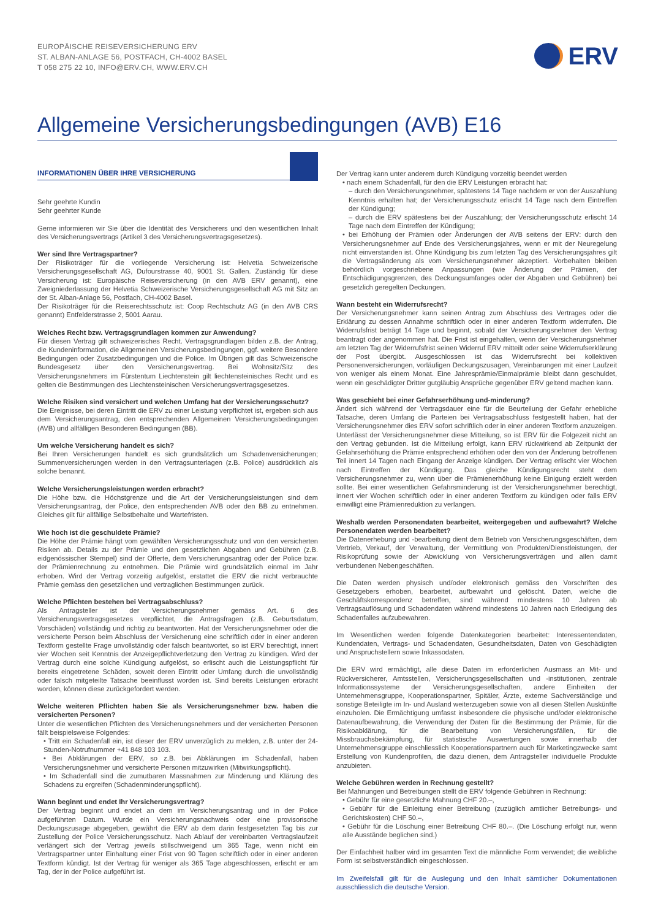EUROPÄISCHE REISEVERSICHERUNG ERV
ST. ALBAN-ANLAGE 56, POSTFACH, CH-4002 BASEL
T 058 275 22 10, INFO@ERV.CH, WWW.ERV.CH
ERV
Allgemeine Versicherungsbedingungen (AVB) E16
INFORMATIONEN ÜBER IHRE VERSICHERUNG
Sehr geehrte Kundin
Sehr geehrter Kunde
Gerne informieren wir Sie über die Identität des Versicherers und den wesentlichen Inhalt des Versicherungsvertrags (Artikel 3 des Versicherungsvertragsgesetzes).
Wer sind Ihre Vertragspartner?
Der Risikoträger für die vorliegende Versicherung ist: Helvetia Schweizerische Versicherungsgesellschaft AG, Dufourstrasse 40, 9001 St. Gallen. Zuständig für diese Versicherung ist: Europäische Reiseversicherung (in den AVB ERV genannt), eine Zweigniederlassung der Helvetia Schweizerische Versicherungsgesellschaft AG mit Sitz an der St. Alban-Anlage 56, Postfach, CH-4002 Basel.
Der Risikoträger für die Reiserechtsschutz ist: Coop Rechtschutz AG (in den AVB CRS genannt) Entfelderstrasse 2, 5001 Aarau.
Welches Recht bzw. Vertragsgrundlagen kommen zur Anwendung?
Für diesen Vertrag gilt schweizerisches Recht. Vertragsgrundlagen bilden z.B. der Antrag, die Kundeninformation, die Allgemeinen Versicherungsbedingungen, ggf. weitere Besondere Bedingungen oder Zusatzbedingungen und die Police. Im Übrigen gilt das Schweizerische Bundesgesetz über den Versicherungsvertrag. Bei Wohnsitz/Sitz des Versicherungsnehmers im Fürstentum Liechtenstein gilt liechtensteinisches Recht und es gelten die Bestimmungen des Liechtensteinischen Versicherungsvertragsgesetzes.
Welche Risiken sind versichert und welchen Umfang hat der Versicherungsschutz?
Die Ereignisse, bei deren Eintritt die ERV zu einer Leistung verpflichtet ist, ergeben sich aus dem Versicherungsantrag, den entsprechenden Allgemeinen Versicherungsbedingungen (AVB) und allfälligen Besonderen Bedingungen (BB).
Um welche Versicherung handelt es sich?
Bei Ihren Versicherungen handelt es sich grundsätzlich um Schadenversicherungen; Summenversicherungen werden in den Vertragsunterlagen (z.B. Police) ausdrücklich als solche benannt.
Welche Versicherungsleistungen werden erbracht?
Die Höhe bzw. die Höchstgrenze und die Art der Versicherungsleistungen sind dem Versicherungsantrag, der Police, den entsprechenden AVB oder den BB zu entnehmen. Gleiches gilt für allfällige Selbstbehalte und Wartefristen.
Wie hoch ist die geschuldete Prämie?
Die Höhe der Prämie hängt vom gewählten Versicherungsschutz und von den versicherten Risiken ab. Details zu der Prämie und den gesetzlichen Abgaben und Gebühren (z.B. eidgenössischer Stempel) sind der Offerte, dem Versicherungsantrag oder der Police bzw. der Prämienrechnung zu entnehmen. Die Prämie wird grundsätzlich einmal im Jahr erhoben. Wird der Vertrag vorzeitig aufgelöst, erstattet die ERV die nicht verbrauchte Prämie gemäss den gesetzlichen und vertraglichen Bestimmungen zurück.
Welche Pflichten bestehen bei Vertragsabschluss?
Als Antragsteller ist der Versicherungsnehmer gemäss Art. 6 des Versicherungsvertragsgesetzes verpflichtet, die Antragsfragen (z.B. Geburtsdatum, Vorschäden) vollständig und richtig zu beantworten. Hat der Versicherungsnehmer oder die versicherte Person beim Abschluss der Versicherung eine schriftlich oder in einer anderen Textform gestellte Frage unvollständig oder falsch beantwortet, so ist ERV berechtigt, innert vier Wochen seit Kenntnis der Anzeigepflichtverletzung den Vertrag zu kündigen. Wird der Vertrag durch eine solche Kündigung aufgelöst, so erlischt auch die Leistungspflicht für bereits eingetretene Schäden, soweit deren Eintritt oder Umfang durch die unvollständig oder falsch mitgeteilte Tatsache beeinflusst worden ist. Sind bereits Leistungen erbracht worden, können diese zurückgefordert werden.
Welche weiteren Pflichten haben Sie als Versicherungsnehmer bzw. haben die versicherten Personen?
Unter die wesentlichen Pflichten des Versicherungsnehmers und der versicherten Personen fällt beispielsweise Folgendes:
• Tritt ein Schadenfall ein, ist dieser der ERV unverzüglich zu melden, z.B. unter der 24-Stunden-Notrufnummer +41 848 103 103.
• Bei Abklärungen der ERV, so z.B. bei Abklärungen im Schadenfall, haben Versicherungsnehmer und versicherte Personen mitzuwirken (Mitwirkungspflicht).
• Im Schadenfall sind die zumutbaren Massnahmen zur Minderung und Klärung des Schadens zu ergreifen (Schadenminderungspflicht).
Wann beginnt und endet Ihr Versicherungsvertrag?
Der Vertrag beginnt und endet an dem im Versicherungsantrag und in der Police aufgeführten Datum. Wurde ein Versicherungsnachweis oder eine provisorische Deckungszusage abgegeben, gewährt die ERV ab dem darin festgesetzten Tag bis zur Zustellung der Police Versicherungsschutz. Nach Ablauf der vereinbarten Vertragslaufzeit verlängert sich der Vertrag jeweils stillschweigend um 365 Tage, wenn nicht ein Vertragspartner unter Einhaltung einer Frist von 90 Tagen schriftlich oder in einer anderen Textform kündigt. Ist der Vertrag für weniger als 365 Tage abgeschlossen, erlischt er am Tag, der in der Police aufgeführt ist.
Der Vertrag kann unter anderem durch Kündigung vorzeitig beendet werden
• nach einem Schadenfall, für den die ERV Leistungen erbracht hat:
– durch den Versicherungsnehmer, spätestens 14 Tage nachdem er von der Auszahlung Kenntnis erhalten hat; der Versicherungsschutz erlischt 14 Tage nach dem Eintreffen der Kündigung;
– durch die ERV spätestens bei der Auszahlung; der Versicherungsschutz erlischt 14 Tage nach dem Eintreffen der Kündigung;
• bei Erhöhung der Prämien oder Änderungen der AVB seitens der ERV: durch den Versicherungsnehmer auf Ende des Versicherungsjahres, wenn er mit der Neuregelung nicht einverstanden ist. Ohne Kündigung bis zum letzten Tag des Versicherungsjahres gilt die Vertragsänderung als vom Versicherungsnehmer akzeptiert. Vorbehalten bleiben behördlich vorgeschriebene Anpassungen (wie Änderung der Prämien, der Entschädigungsgrenzen, des Deckungsumfanges oder der Abgaben und Gebühren) bei gesetzlich geregelten Deckungen.
Wann besteht ein Widerrufsrecht?
Der Versicherungsnehmer kann seinen Antrag zum Abschluss des Vertrages oder die Erklärung zu dessen Annahme schriftlich oder in einer anderen Textform widerrufen. Die Widerrufsfrist beträgt 14 Tage und beginnt, sobald der Versicherungsnehmer den Vertrag beantragt oder angenommen hat. Die Frist ist eingehalten, wenn der Versicherungsnehmer am letzten Tag der Widerrufsfrist seinen Widerruf ERV mitteilt oder seine Widerrufserklärung der Post übergibt. Ausgeschlossen ist das Widerrufsrecht bei kollektiven Personenversicherungen, vorläufigen Deckungszusagen, Vereinbarungen mit einer Laufzeit von weniger als einem Monat. Eine Jahresprämie/Einmalprämie bleibt dann geschuldet, wenn ein geschädigter Dritter gutgläubig Ansprüche gegenüber ERV geltend machen kann.
Was geschieht bei einer Gefahrserhöhung und-minderung?
Ändert sich während der Vertragsdauer eine für die Beurteilung der Gefahr erhebliche Tatsache, deren Umfang die Parteien bei Vertragsabschluss festgestellt haben, hat der Versicherungsnehmer dies ERV sofort schriftlich oder in einer anderen Textform anzuzeigen. Unterlässt der Versicherungsnehmer diese Mitteilung, so ist ERV für die Folgezeit nicht an den Vertrag gebunden. Ist die Mitteilung erfolgt, kann ERV rückwirkend ab Zeitpunkt der Gefahrserhöhung die Prämie entsprechend erhöhen oder den von der Änderung betroffenen Teil innert 14 Tagen nach Eingang der Anzeige kündigen. Der Vertrag erlischt vier Wochen nach Eintreffen der Kündigung. Das gleiche Kündigungsrecht steht dem Versicherungsnehmer zu, wenn über die Prämienerhöhung keine Einigung erzielt werden sollte. Bei einer wesentlichen Gefahrsminderung ist der Versicherungsnehmer berechtigt, innert vier Wochen schriftlich oder in einer anderen Textform zu kündigen oder falls ERV einwilligt eine Prämienreduktion zu verlangen.
Weshalb werden Personendaten bearbeitet, weitergegeben und aufbewahrt? Welche Personendaten werden bearbeitet?
Die Datenerhebung und -bearbeitung dient dem Betrieb von Versicherungsgeschäften, dem Vertrieb, Verkauf, der Verwaltung, der Vermittlung von Produkten/Dienstleistungen, der Risikoprüfung sowie der Abwicklung von Versicherungsverträgen und allen damit verbundenen Nebengeschäften.
Die Daten werden physisch und/oder elektronisch gemäss den Vorschriften des Gesetzgebers erhoben, bearbeitet, aufbewahrt und gelöscht. Daten, welche die Geschäftskorrespondenz betreffen, sind während mindestens 10 Jahren ab Vertragsauflösung und Schadendaten während mindestens 10 Jahren nach Erledigung des Schadenfalles aufzubewahren.
Im Wesentlichen werden folgende Datenkategorien bearbeitet: Interessentendaten, Kundendaten, Vertrags- und Schadendaten, Gesundheitsdaten, Daten von Geschädigten und Anspruchstellern sowie Inkassodaten.
Die ERV wird ermächtigt, alle diese Daten im erforderlichen Ausmass an Mit- und Rückversicherer, Amtsstellen, Versicherungsgesellschaften und -institutionen, zentrale Informationssysteme der Versicherungsgesellschaften, andere Einheiten der Unternehmensgruppe, Kooperationspartner, Spitäler, Ärzte, externe Sachverständige und sonstige Beteiligte im In- und Ausland weiterzugeben sowie von all diesen Stellen Auskünfte einzuholen. Die Ermächtigung umfasst insbesondere die physische und/oder elektronische Datenaufbewahrung, die Verwendung der Daten für die Bestimmung der Prämie, für die Risikoabklärung, für die Bearbeitung von Versicherungsfällen, für die Missbrauchsbekämpfung, für statistische Auswertungen sowie innerhalb der Unternehmensgruppe einschliesslich Kooperationspartnern auch für Marketingzwecke samt Erstellung von Kundenprofilen, die dazu dienen, dem Antragsteller individuelle Produkte anzubieten.
Welche Gebühren werden in Rechnung gestellt?
Bei Mahnungen und Betreibungen stellt die ERV folgende Gebühren in Rechnung:
• Gebühr für eine gesetzliche Mahnung CHF 20.–,
• Gebühr für die Einleitung einer Betreibung (zuzüglich amtlicher Betreibungs- und Gerichtskosten) CHF 50.–,
• Gebühr für die Löschung einer Betreibung CHF 80.–. (Die Löschung erfolgt nur, wenn alle Ausstände beglichen sind.)
Der Einfachheit halber wird im gesamten Text die männliche Form verwendet; die weibliche Form ist selbstverständlich eingeschlossen.
Im Zweifelsfall gilt für die Auslegung und den Inhalt sämtlicher Dokumentationen ausschliesslich die deutsche Version.